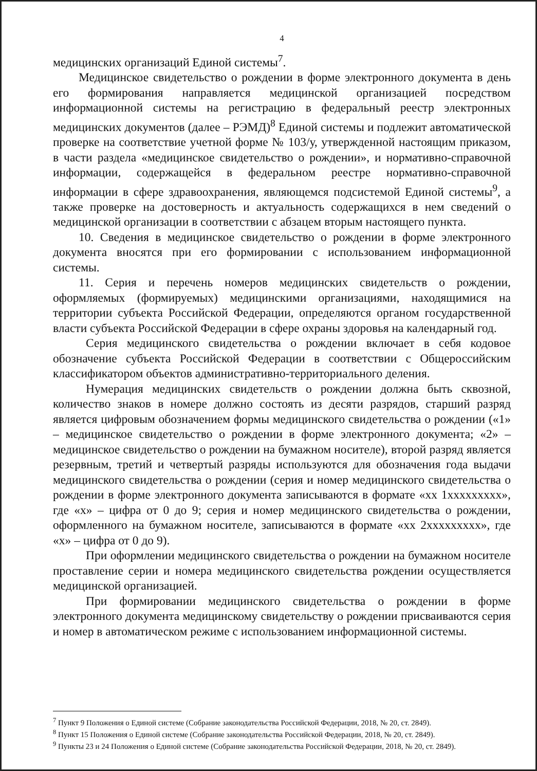4
медицинских организаций Единой системы<sup>7</sup>.
Медицинское свидетельство о рождении в форме электронного документа в день его формирования направляется медицинской организацией посредством информационной системы на регистрацию в федеральный реестр электронных медицинских документов (далее – РЭМД)<sup>8</sup> Единой системы и подлежит автоматической проверке на соответствие учетной форме № 103/у, утвержденной настоящим приказом, в части раздела «медицинское свидетельство о рождении», и нормативно-справочной информации, содержащейся в федеральном реестре нормативно-справочной информации в сфере здравоохранения, являющемся подсистемой Единой системы<sup>9</sup>, а также проверке на достоверность и актуальность содержащихся в нем сведений о медицинской организации в соответствии с абзацем вторым настоящего пункта.
10. Сведения в медицинское свидетельство о рождении в форме электронного документа вносятся при его формировании с использованием информационной системы.
11. Серия и перечень номеров медицинских свидетельств о рождении, оформляемых (формируемых) медицинскими организациями, находящимися на территории субъекта Российской Федерации, определяются органом государственной власти субъекта Российской Федерации в сфере охраны здоровья на календарный год.
Серия медицинского свидетельства о рождении включает в себя кодовое обозначение субъекта Российской Федерации в соответствии с Общероссийским классификатором объектов административно-территориального деления.
Нумерация медицинских свидетельств о рождении должна быть сквозной, количество знаков в номере должно состоять из десяти разрядов, старший разряд является цифровым обозначением формы медицинского свидетельства о рождении («1» – медицинское свидетельство о рождении в форме электронного документа; «2» – медицинское свидетельство о рождении на бумажном носителе), второй разряд является резервным, третий и четвертый разряды используются для обозначения года выдачи медицинского свидетельства о рождении (серия и номер медицинского свидетельства о рождении в форме электронного документа записываются в формате «хх 1ххххххххх», где «х» – цифра от 0 до 9; серия и номер медицинского свидетельства о рождении, оформленного на бумажном носителе, записываются в формате «хх 2ххххххххх», где «х» – цифра от 0 до 9).
При оформлении медицинского свидетельства о рождении на бумажном носителе проставление серии и номера медицинского свидетельства рождении осуществляется медицинской организацией.
При формировании медицинского свидетельства о рождении в форме электронного документа медицинскому свидетельству о рождении присваиваются серия и номер в автоматическом режиме с использованием информационной системы.
<sup>7</sup> Пункт 9 Положения о Единой системе (Собрание законодательства Российской Федерации, 2018, № 20, ст. 2849).
<sup>8</sup> Пункт 15 Положения о Единой системе (Собрание законодательства Российской Федерации, 2018, № 20, ст. 2849).
<sup>9</sup> Пункты 23 и 24 Положения о Единой системе (Собрание законодательства Российской Федерации, 2018, № 20, ст. 2849).